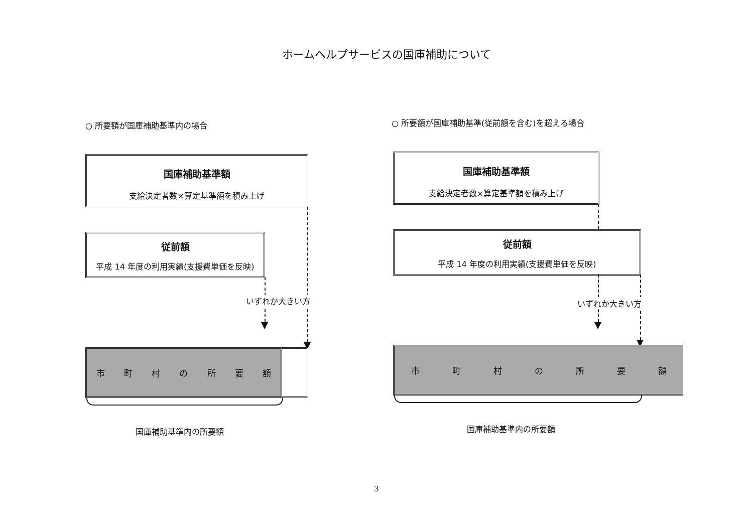ホームヘルプサービスの国庫補助について
○ 所要額が国庫補助基準内の場合
国庫補助基準額
支給決定者数×算定基準額を積み上げ
従前額
平成 14 年度の利用実績(支援費単価を反映)
いずれか大きい方
市町村の所要額
国庫補助基準内の所要額
○ 所要額が国庫補助基準(従前額を含む)を超える場合
国庫補助基準額
支給決定者数×算定基準額を積み上げ
従前額
平成 14 年度の利用実績(支援費単価を反映)
いずれか大きい方
市町村の所要額
国庫補助基準内の所要額
3